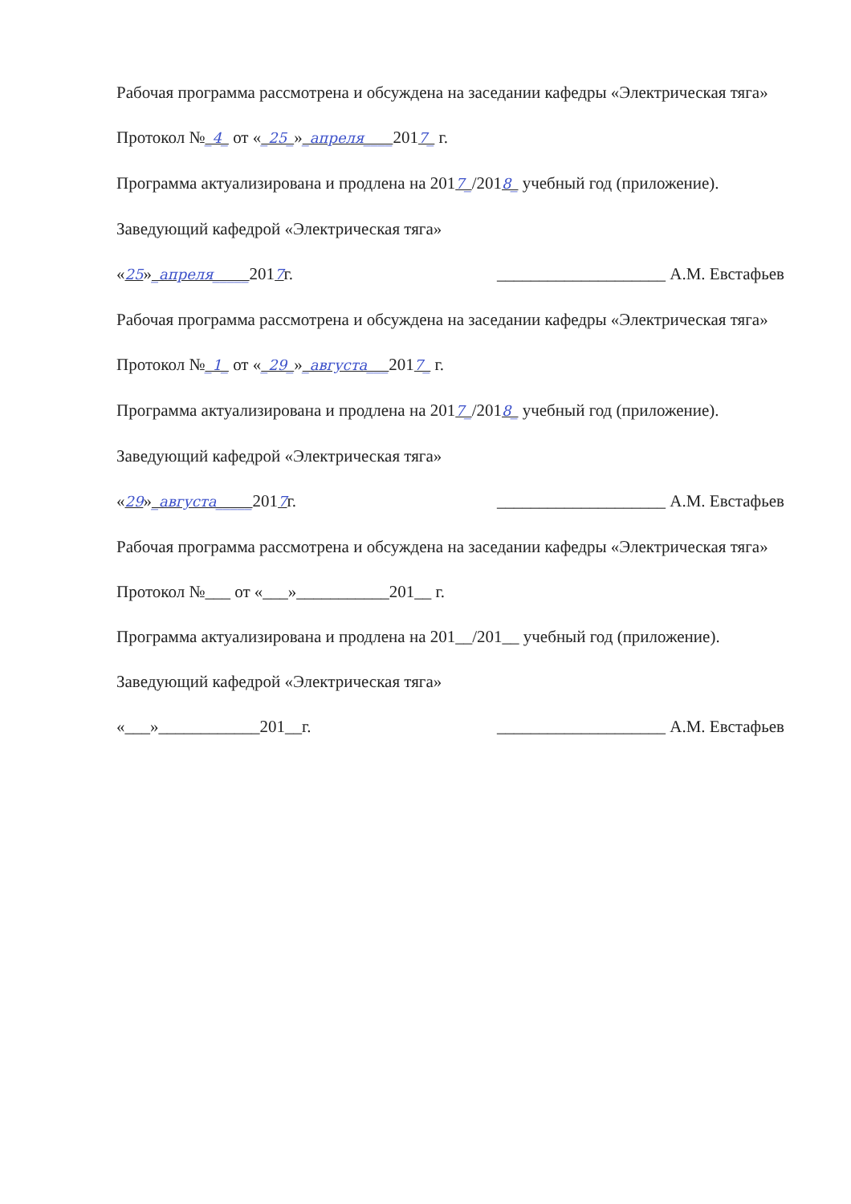Рабочая программа рассмотрена и обсуждена на заседании кафедры «Электрическая тяга»
Протокол №_4_ от «_25_»_апреля____2017_ г.
Программа актуализирована и продлена на 2017_/2018_ учебный год (приложение).
Заведующий кафедрой «Электрическая тяга»
«25»_апреля_____2017г. ____________________ А.М. Евстафьев
Рабочая программа рассмотрена и обсуждена на заседании кафедры «Электрическая тяга»
Протокол №_1_ от «_29_»_августа___2017_ г.
Программа актуализирована и продлена на 2017_/2018_ учебный год (приложение).
Заведующий кафедрой «Электрическая тяга»
«29»_августа_____2017г. ____________________ А.М. Евстафьев
Рабочая программа рассмотрена и обсуждена на заседании кафедры «Электрическая тяга»
Протокол №___ от «___»___________201__ г.
Программа актуализирована и продлена на 201__/201__ учебный год (приложение).
Заведующий кафедрой «Электрическая тяга»
«___»____________201__г. ____________________ А.М. Евстафьев